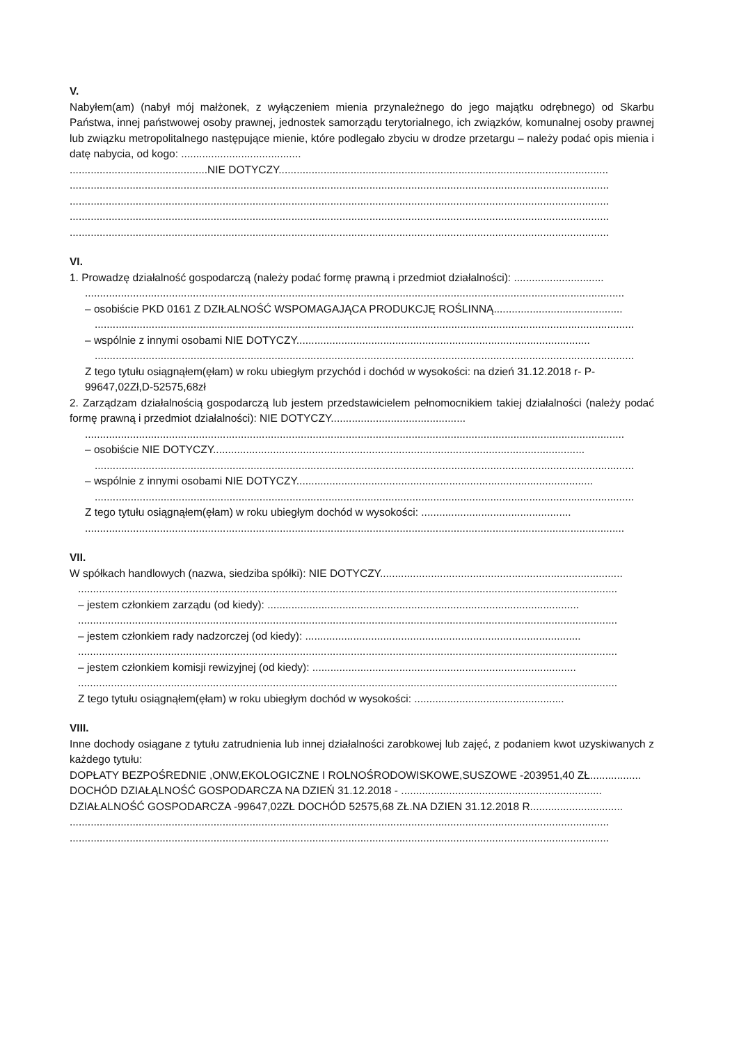V.
Nabyłem(am) (nabył mój małżonek, z wyłączeniem mienia przynależnego do jego majątku odrębnego) od Skarbu Państwa, innej państwowej osoby prawnej, jednostek samorządu terytorialnego, ich związków, komunalnej osoby prawnej lub związku metropolitalnego następujące mienie, które podlegało zbyciu w drodze przetargu – należy podać opis mienia i datę nabycia, od kogo: ........................................
..............................................NIE DOTYCZY..............................................................................................................
....................................................................................................................................................................................
....................................................................................................................................................................................
....................................................................................................................................................................................
....................................................................................................................................................................................
VI.
1. Prowadzę działalność gospodarczą (należy podać formę prawną i przedmiot działalności): ..............................
....................................................................................................................................................................................
– osobiście PKD 0161 Z DZIŁALNOŚĆ WSPOMAGAJĄCA PRODUKCJĘ ROŚLINNĄ...........................................
....................................................................................................................................................................................
– wspólnie z innymi osobami NIE DOTYCZY..................................................................................................
....................................................................................................................................................................................
Z tego tytułu osiągnąłem(ęłam) w roku ubiegłym przychód i dochód w wysokości: na dzień 31.12.2018 r- P-99647,02Zł,D-52575,68zł
2. Zarządzam działalnością gospodarczą lub jestem przedstawicielem pełnomocnikiem takiej działalności (należy podać formę prawną i przedmiot działalności): NIE DOTYCZY.............................................
....................................................................................................................................................................................
– osobiście NIE DOTYCZY............................................................................................................................
....................................................................................................................................................................................
– wspólnie z innymi osobami NIE DOTYCZY...................................................................................................
....................................................................................................................................................................................
Z tego tytułu osiągnąłem(ęłam) w roku ubiegłym dochód w wysokości: ..................................................
....................................................................................................................................................................................
VII.
W spółkach handlowych (nazwa, siedziba spółki): NIE DOTYCZY.................................................................................
....................................................................................................................................................................................
– jestem członkiem zarządu (od kiedy): ........................................................................................................
....................................................................................................................................................................................
– jestem członkiem rady nadzorczej (od kiedy): ............................................................................................
....................................................................................................................................................................................
– jestem członkiem komisji rewizyjnej (od kiedy): ........................................................................................
....................................................................................................................................................................................
Z tego tytułu osiągnąłem(ęłam) w roku ubiegłym dochód w wysokości: ..................................................
VIII.
Inne dochody osiągane z tytułu zatrudnienia lub innej działalności zarobkowej lub zajęć, z podaniem kwot uzyskiwanych z każdego tytułu:
DOPŁATY BEZPOŚREDNIE ,ONW,EKOLOGICZNE I ROLNOŚRODOWISKOWE,SUSZOWE -203951,40 ZŁ.................
DOCHÓD DZIAŁĄLNOŚĆ GOSPODARCZA NA DZIEŃ 31.12.2018 - ...................................................................
DZIAŁALNOŚĆ GOSPODARCZA -99647,02ZŁ DOCHÓD 52575,68 ZŁ.NA DZIEN 31.12.2018 R...............................
....................................................................................................................................................................................
....................................................................................................................................................................................